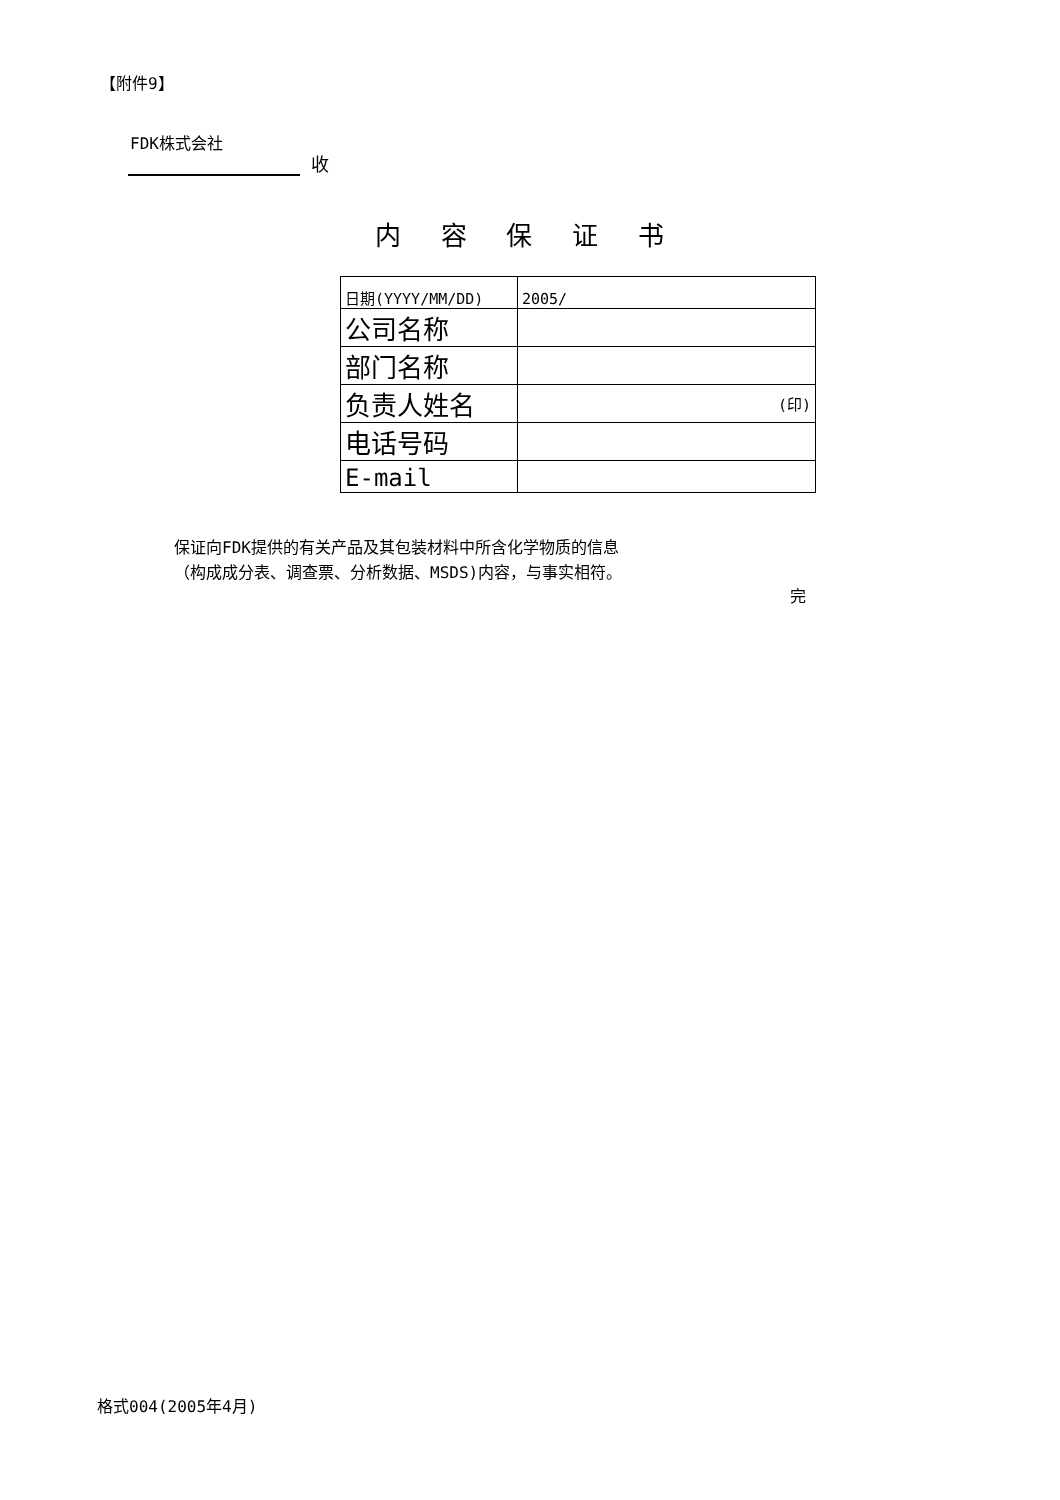【附件9】
FDK株式会社
收
内 容 保 证 书
| 日期(YYYY/MM/DD) | 2005/ |
| 公司名称 | |
| 部门名称 | |
| 负责人姓名 | (印) |
| 电话号码 | |
| E-mail | |
保证向FDK提供的有关产品及其包装材料中所含化学物质的信息
（构成成分表、调查票、分析数据、MSDS)内容，与事实相符。
完
格式004(2005年4月)